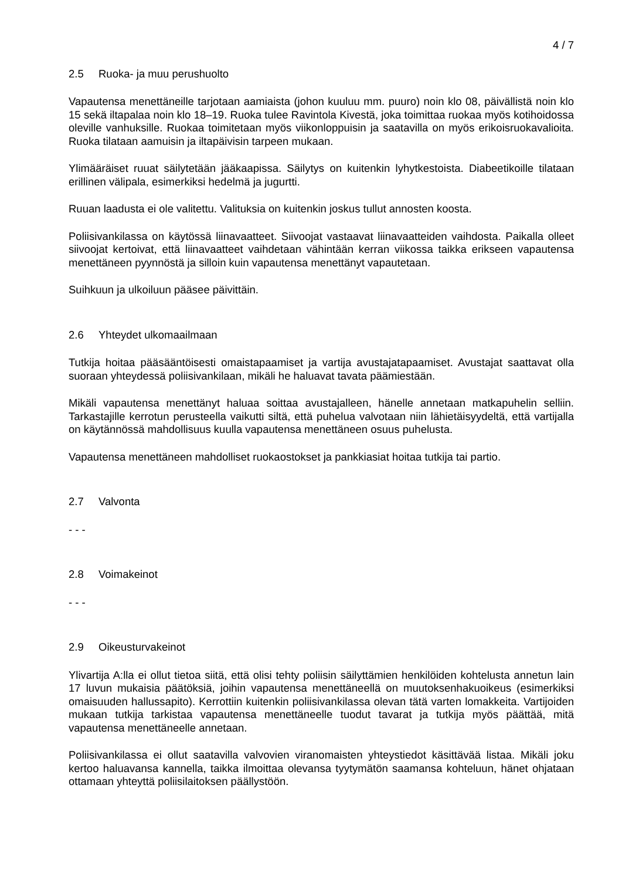4 / 7
2.5 Ruoka- ja muu perushuolto
Vapautensa menettäneille tarjotaan aamiaista (johon kuuluu mm. puuro) noin klo 08, päivällistä noin klo 15 sekä iltapalaa noin klo 18–19. Ruoka tulee Ravintola Kivestä, joka toimittaa ruokaa myös kotihoidossa oleville vanhuksille. Ruokaa toimitetaan myös viikonloppuisin ja saatavilla on myös erikoisruokavalioita. Ruoka tilataan aamuisin ja iltapäivisin tarpeen mukaan.
Ylimääräiset ruuat säilytetään jääkaapissa. Säilytys on kuitenkin lyhytkestoista. Diabeetikoille tilataan erillinen välipala, esimerkiksi hedelmä ja jugurtti.
Ruuan laadusta ei ole valitettu. Valituksia on kuitenkin joskus tullut annosten koosta.
Poliisivankilassa on käytössä liinavaatteet. Siivoojat vastaavat liinavaatteiden vaihdosta. Paikalla olleet siivoojat kertoivat, että liinavaatteet vaihdetaan vähintään kerran viikossa taikka erikseen vapautensa menettäneen pyynnöstä ja silloin kuin vapautensa menettänyt vapautetaan.
Suihkuun ja ulkoiluun pääsee päivittäin.
2.6 Yhteydet ulkomaailmaan
Tutkija hoitaa pääsääntöisesti omaistapaamiset ja vartija avustajatapaamiset. Avustajat saattavat olla suoraan yhteydessä poliisivankilaan, mikäli he haluavat tavata päämiestään.
Mikäli vapautensa menettänyt haluaa soittaa avustajalleen, hänelle annetaan matkapuhelin selliin. Tarkastajille kerrotun perusteella vaikutti siltä, että puhelua valvotaan niin lähietäisyydeltä, että vartijalla on käytännössä mahdollisuus kuulla vapautensa menettäneen osuus puhelusta.
Vapautensa menettäneen mahdolliset ruokaostokset ja pankkiasiat hoitaa tutkija tai partio.
2.7 Valvonta
- - -
2.8 Voimakeinot
- - -
2.9 Oikeusturvakeinot
Ylivartija A:lla ei ollut tietoa siitä, että olisi tehty poliisin säilyttämien henkilöiden kohtelusta annetun lain 17 luvun mukaisia päätöksiä, joihin vapautensa menettäneellä on muutoksenhakuoikeus (esimerkiksi omaisuuden hallussapito). Kerrottiin kuitenkin poliisivankilassa olevan tätä varten lomakkeita. Vartijoiden mukaan tutkija tarkistaa vapautensa menettäneelle tuodut tavarat ja tutkija myös päättää, mitä vapautensa menettäneelle annetaan.
Poliisivankilassa ei ollut saatavilla valvovien viranomaisten yhteystiedot käsittävää listaa. Mikäli joku kertoo haluavansa kannella, taikka ilmoittaa olevansa tyytymätön saamansa kohteluun, hänet ohjataan ottamaan yhteyttä poliisilaitoksen päällystöön.